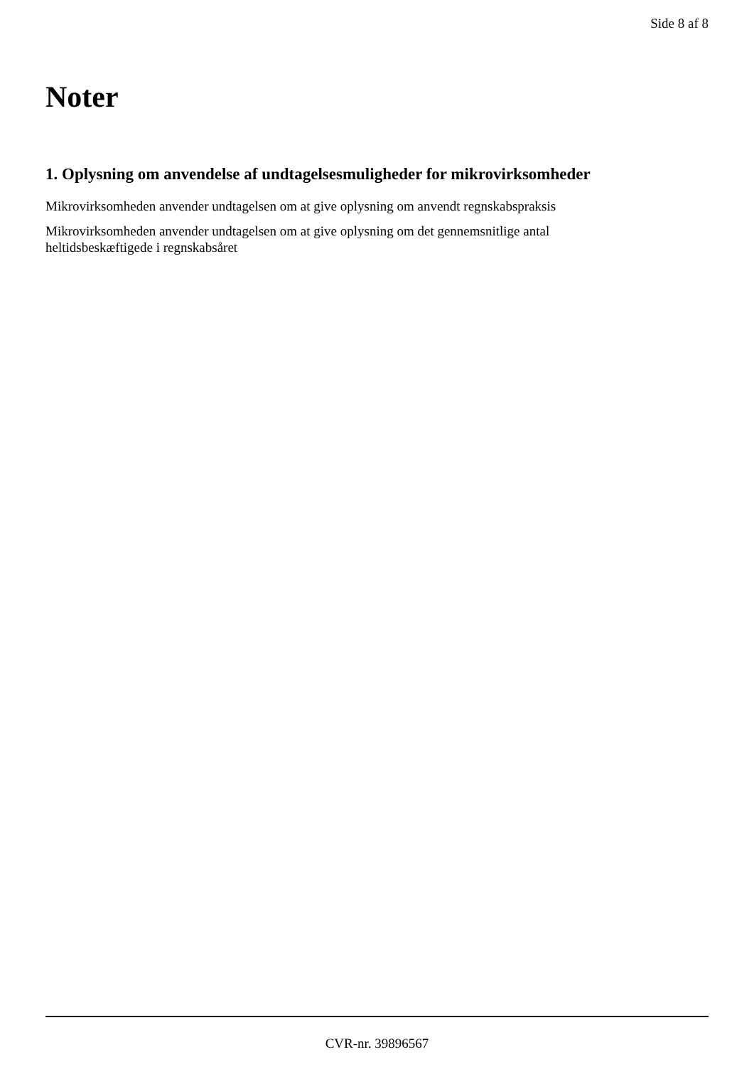Side 8 af 8
Noter
1. Oplysning om anvendelse af undtagelsesmuligheder for mikrovirksomheder
Mikrovirksomheden anvender undtagelsen om at give oplysning om anvendt regnskabspraksis
Mikrovirksomheden anvender undtagelsen om at give oplysning om det gennemsnitlige antal
heltidsbeskæftigede i regnskabsåret
CVR-nr. 39896567